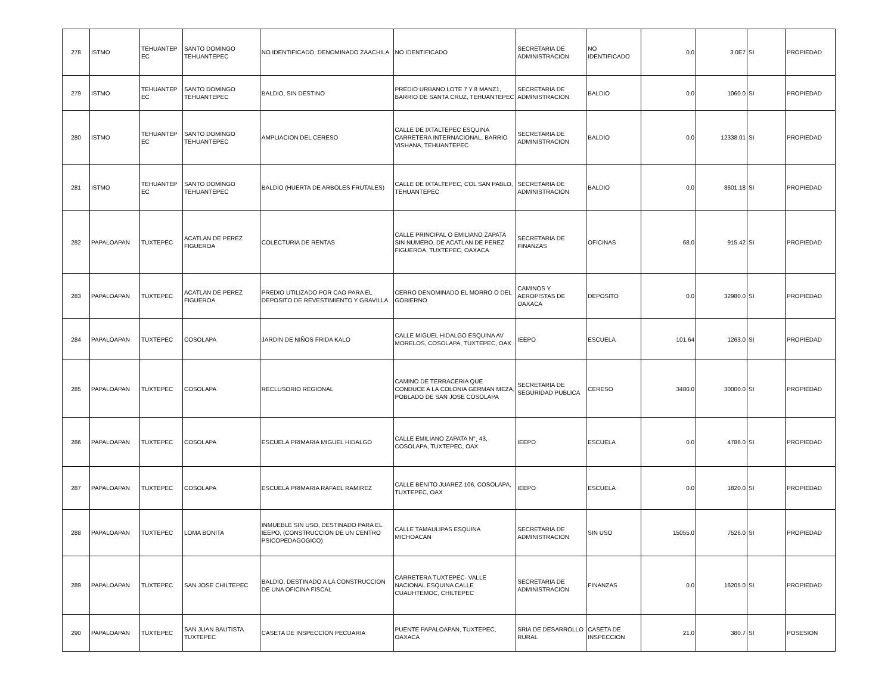| 278 | ISTMO | TEHUANTEP EC | SANTO DOMINGO TEHUANTEPEC | NO IDENTIFICADO, DENOMINADO ZAACHILA | NO IDENTIFICADO | SECRETARIA DE ADMINISTRACION | NO IDENTIFICADO | 0.0 | 3.0E7 | SI | PROPIEDAD |
| 279 | ISTMO | TEHUANTEP EC | SANTO DOMINGO TEHUANTEPEC | BALDIO, SIN DESTINO | PREDIO URBANO LOTE 7 Y 8 MANZ1, BARRIO DE SANTA CRUZ, TEHUANTEPEC | SECRETARIA DE ADMINISTRACION | BALDIO | 0.0 | 1060.0 | SI | PROPIEDAD |
| 280 | ISTMO | TEHUANTEP EC | SANTO DOMINGO TEHUANTEPEC | AMPLIACION DEL CERESO | CALLE DE IXTALTEPEC ESQUINA CARRETERA INTERNACIONAL, BARRIO VISHANA, TEHUANTEPEC | SECRETARIA DE ADMINISTRACION | BALDIO | 0.0 | 12338.01 | SI | PROPIEDAD |
| 281 | ISTMO | TEHUANTEP EC | SANTO DOMINGO TEHUANTEPEC | BALDIO (HUERTA DE ARBOLES FRUTALES) | CALLE DE IXTALTEPEC, COL SAN PABLO, TEHUANTEPEC | SECRETARIA DE ADMINISTRACION | BALDIO | 0.0 | 8601.18 | SI | PROPIEDAD |
| 282 | PAPALOAPAN | TUXTEPEC | ACATLAN DE PEREZ FIGUEROA | COLECTURIA DE RENTAS | CALLE PRINCIPAL O EMILIANO ZAPATA SIN NUMERO, DE ACATLAN DE PEREZ FIGUEROA, TUXTEPEC, OAXACA | SECRETARIA DE FINANZAS | OFICINAS | 68.0 | 915.42 | SI | PROPIEDAD |
| 283 | PAPALOAPAN | TUXTEPEC | ACATLAN DE PEREZ FIGUEROA | PREDIO UTILIZADO POR CAO PARA EL DEPOSITO DE REVESTIMIENTO Y GRAVILLA | CERRO DENOMINADO EL MORRO O DEL GOBIERNO | CAMINOS Y AEROPISTAS DE OAXACA | DEPOSITO | 0.0 | 32980.0 | SI | PROPIEDAD |
| 284 | PAPALOAPAN | TUXTEPEC | COSOLAPA | JARDIN DE NIÑOS FRIDA KALO | CALLE MIGUEL HIDALGO ESQUINA AV MORELOS, COSOLAPA, TUXTEPEC, OAX | IEEPO | ESCUELA | 101.64 | 1263.0 | SI | PROPIEDAD |
| 285 | PAPALOAPAN | TUXTEPEC | COSOLAPA | RECLUSORIO REGIONAL | CAMINO DE TERRACERIA QUE CONDUCE A LA COLONIA GERMAN MEZA, POBLADO DE SAN JOSE COSOLAPA | SECRETARIA DE SEGURIDAD PUBLICA | CERESO | 3480.0 | 30000.0 | SI | PROPIEDAD |
| 286 | PAPALOAPAN | TUXTEPEC | COSOLAPA | ESCUELA PRIMARIA MIGUEL HIDALGO | CALLE EMILIANO ZAPATA N°¸ 43, COSOLAPA, TUXTEPEC, OAX | IEEPO | ESCUELA | 0.0 | 4786.0 | SI | PROPIEDAD |
| 287 | PAPALOAPAN | TUXTEPEC | COSOLAPA | ESCUELA PRIMARIA RAFAEL RAMIREZ | CALLE BENITO JUAREZ 106, COSOLAPA, TUXTEPEC, OAX | IEEPO | ESCUELA | 0.0 | 1820.0 | SI | PROPIEDAD |
| 288 | PAPALOAPAN | TUXTEPEC | LOMA BONITA | INMUEBLE SIN USO, DESTINADO PARA EL IEEPO, (CONSTRUCCION DE UN CENTRO PSICOPEDAGOGICO) | CALLE TAMAULIPAS ESQUINA MICHOACAN | SECRETARIA DE ADMINISTRACION | SIN USO | 15055.0 | 7526.0 | SI | PROPIEDAD |
| 289 | PAPALOAPAN | TUXTEPEC | SAN JOSE CHILTEPEC | BALDIO, DESTINADO A LA CONSTRUCCION DE UNA OFICINA FISCAL | CARRETERA TUXTEPEC- VALLE NACIONAL ESQUINA CALLE CUAUHTEMOC, CHILTEPEC | SECRETARIA DE ADMINISTRACION | FINANZAS | 0.0 | 16205.0 | SI | PROPIEDAD |
| 290 | PAPALOAPAN | TUXTEPEC | SAN JUAN BAUTISTA TUXTEPEC | CASETA DE INSPECCION PECUARIA | PUENTE PAPALOAPAN, TUXTEPEC, OAXACA | SRIA DE DESARROLLO RURAL | CASETA DE INSPECCION | 21.0 | 380.7 | SI | POSESION |